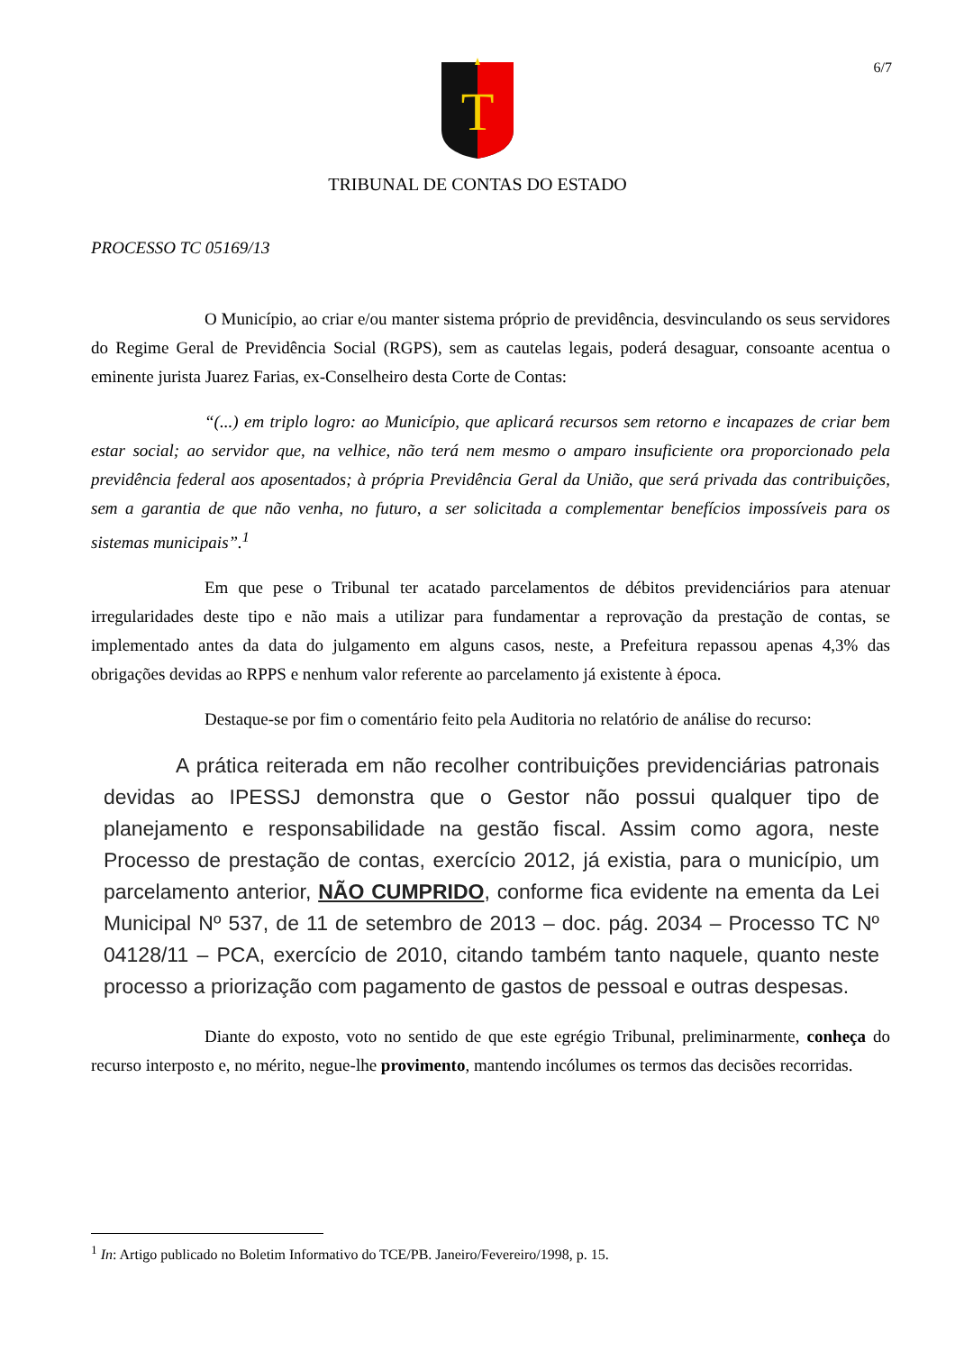6/7
T
TRIBUNAL DE CONTAS DO ESTADO
PROCESSO TC 05169/13
O Município, ao criar e/ou manter sistema próprio de previdência, desvinculando os seus servidores do Regime Geral de Previdência Social (RGPS), sem as cautelas legais, poderá desaguar, consoante acentua o eminente jurista Juarez Farias, ex-Conselheiro desta Corte de Contas:
“(...) em triplo logro: ao Município, que aplicará recursos sem retorno e incapazes de criar bem estar social; ao servidor que, na velhice, não terá nem mesmo o amparo insuficiente ora proporcionado pela previdência federal aos aposentados; à própria Previdência Geral da União, que será privada das contribuições, sem a garantia de que não venha, no futuro, a ser solicitada a complementar benefícios impossíveis para os sistemas municipais”.<sup>1</sup>
Em que pese o Tribunal ter acatado parcelamentos de débitos previdenciários para atenuar irregularidades deste tipo e não mais a utilizar para fundamentar a reprovação da prestação de contas, se implementado antes da data do julgamento em alguns casos, neste, a Prefeitura repassou apenas 4,3% das obrigações devidas ao RPPS e nenhum valor referente ao parcelamento já existente à época.
Destaque-se por fim o comentário feito pela Auditoria no relatório de análise do recurso:
A prática reiterada em não recolher contribuições previdenciárias patronais devidas ao IPESSJ demonstra que o Gestor não possui qualquer tipo de planejamento e responsabilidade na gestão fiscal. Assim como agora, neste Processo de prestação de contas, exercício 2012, já existia, para o município, um parcelamento anterior, NÃO CUMPRIDO, conforme fica evidente na ementa da Lei Municipal Nº 537, de 11 de setembro de 2013 – doc. pág. 2034 – Processo TC Nº 04128/11 – PCA, exercício de 2010, citando também tanto naquele, quanto neste processo a priorização com pagamento de gastos de pessoal e outras despesas.
Diante do exposto, voto no sentido de que este egrégio Tribunal, preliminarmente, conheça do recurso interposto e, no mérito, negue-lhe provimento, mantendo incólumes os termos das decisões recorridas.
<sup>1</sup> In: Artigo publicado no Boletim Informativo do TCE/PB. Janeiro/Fevereiro/1998, p. 15.